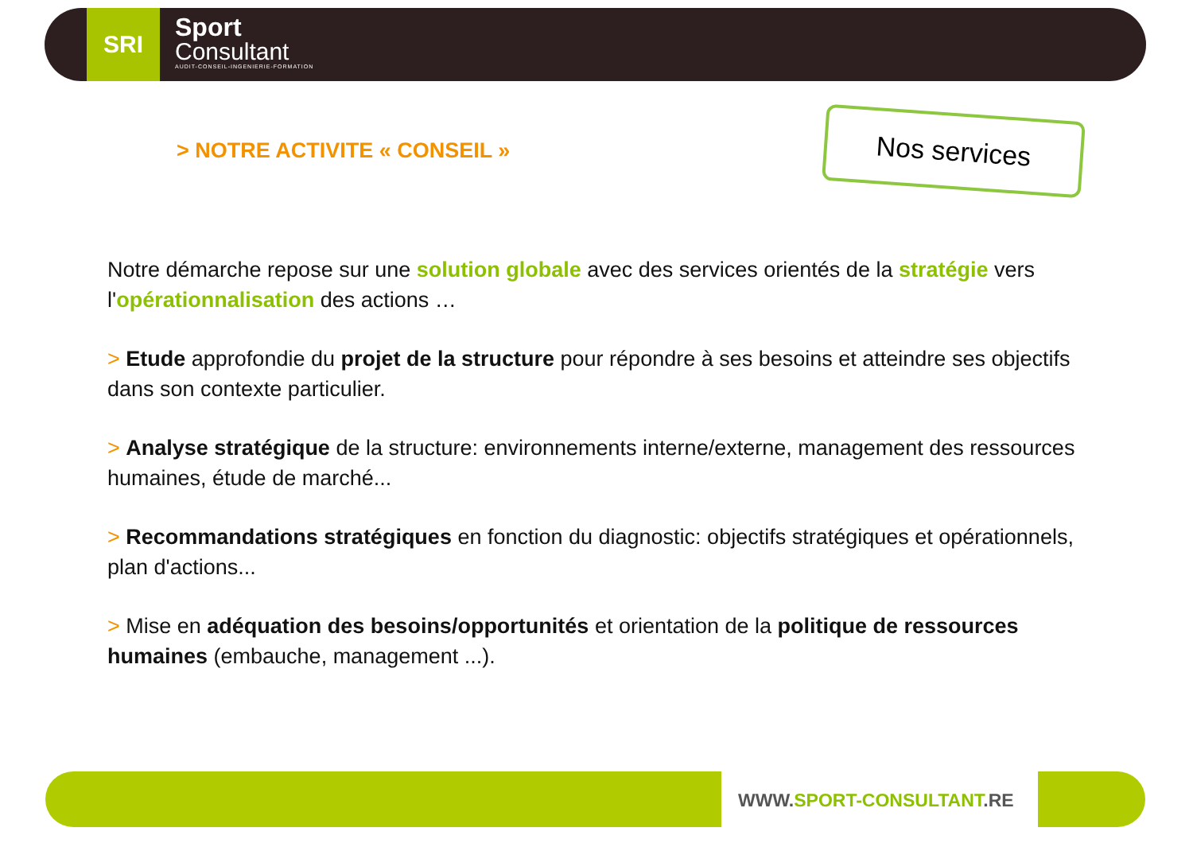SRI
Sport
Consultant
AUDIT-CONSEIL-INGENIERIE-FORMATION
> NOTRE ACTIVITE « CONSEIL »
Nos services
Notre démarche repose sur une solution globale avec des services orientés de la stratégie vers l'opérationnalisation des actions …
> Etude approfondie du projet de la structure pour répondre à ses besoins et atteindre ses objectifs dans son contexte particulier.
> Analyse stratégique de la structure: environnements interne/externe, management des ressources humaines, étude de marché...
> Recommandations stratégiques en fonction du diagnostic: objectifs stratégiques et opérationnels, plan d'actions...
> Mise en adéquation des besoins/opportunités et orientation de la politique de ressources humaines (embauche, management ...).
WWW.SPORT-CONSULTANT.RE